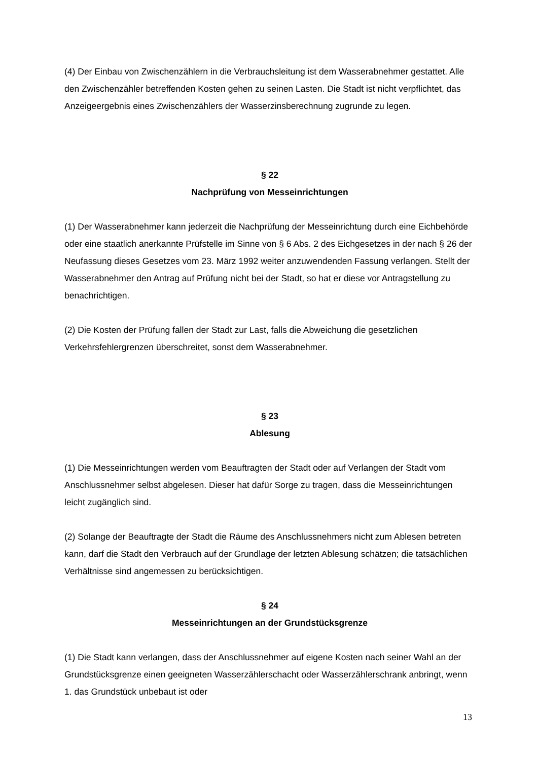(4) Der Einbau von Zwischenzählern in die Verbrauchsleitung ist dem Wasserabnehmer gestattet. Alle den Zwischenzähler betreffenden Kosten gehen zu seinen Lasten. Die Stadt ist nicht verpflichtet, das Anzeigeergebnis eines Zwischenzählers der Wasserzinsberechnung zugrunde zu legen.
§ 22
Nachprüfung von Messeinrichtungen
(1) Der Wasserabnehmer kann jederzeit die Nachprüfung der Messeinrichtung durch eine Eichbehörde oder eine staatlich anerkannte Prüfstelle im Sinne von § 6 Abs. 2 des Eichgesetzes in der nach § 26 der Neufassung dieses Gesetzes vom 23. März 1992 weiter anzuwendenden Fassung verlangen. Stellt der Wasserabnehmer den Antrag auf Prüfung nicht bei der Stadt, so hat er diese vor Antragstellung zu benachrichtigen.
(2) Die Kosten der Prüfung fallen der Stadt zur Last, falls die Abweichung die gesetzlichen Verkehrsfehlergrenzen überschreitet, sonst dem Wasserabnehmer.
§ 23
Ablesung
(1) Die Messeinrichtungen werden vom Beauftragten der Stadt oder auf Verlangen der Stadt vom Anschlussnehmer selbst abgelesen. Dieser hat dafür Sorge zu tragen, dass die Messeinrichtungen leicht zugänglich sind.
(2) Solange der Beauftragte der Stadt die Räume des Anschlussnehmers nicht zum Ablesen betreten kann, darf die Stadt den Verbrauch auf der Grundlage der letzten Ablesung schätzen; die tatsächlichen Verhältnisse sind angemessen zu berücksichtigen.
§ 24
Messeinrichtungen an der Grundstücksgrenze
(1) Die Stadt kann verlangen, dass der Anschlussnehmer auf eigene Kosten nach seiner Wahl an der Grundstücksgrenze einen geeigneten Wasserzählerschacht oder Wasserzählerschrank anbringt, wenn
1. das Grundstück unbebaut ist oder
13